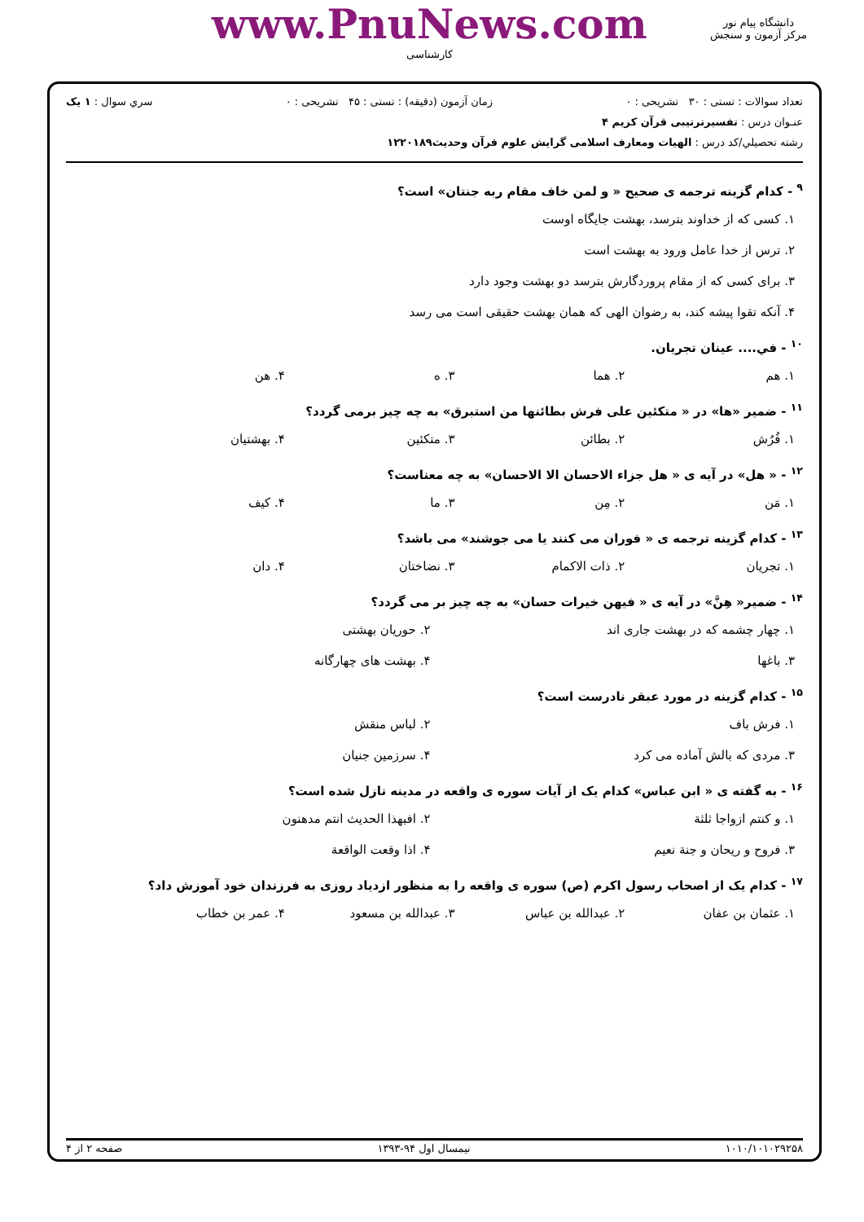دانشگاه پیام نور
مرکز آزمون و سنجش
www.PnuNews.com
کارشناسی
تعداد سوالات : تستی : ۳۰ تشریحی : ۰ زمان آزمون (دقیقه) : تستی : ۴۵ تشریحی : ۰ سري سوال : ۱ یک
عنـوان درس : تفسیرترتیبی قرآن کریم ۴
رشته تحصیلي/کد درس : الهیات ومعارف اسلامی گرایش علوم قرآن وحدیث۱۲۲۰۱۸۹
<sup>۹</sup> - کدام گزینه ترجمه ی صحیح « و لمن خاف مقام ربه جنتان» است؟
۱. کسی که از خداوند بترسد، بهشت جایگاه اوست
۲. ترس از خدا عامل ورود به بهشت است
۳. برای کسی که از مقام پروردگارش بترسد دو بهشت وجود دارد
۴. آنکه تقوا پیشه کند، به رضوان الهی که همان بهشت حقیقی است می رسد
<sup>۱۰</sup> - في.... عینان تجریان.
۱. هم ۲. هما ۳. ه ۴. هن
<sup>۱۱</sup> - ضمیر «ها» در « متکئین علی فرش بطائنها من استبرق» به چه چیز برمی گردد؟
۱. فُرُش ۲. بطائن ۳. متکئین ۴. بهشتیان
<sup>۱۲</sup> - « هل» در آیه ی « هل جزاء الاحسان الا الاحسان» به چه معناست؟
۱. مَن ۲. مِن ۳. ما ۴. کیف
<sup>۱۳</sup> - کدام گزینه ترجمه ی « فوران می کنند یا می جوشند» می باشد؟
۱. تجریان ۲. ذات الاکمام ۳. نضاختان ۴. دان
<sup>۱۴</sup> - ضمیر« هِنَّ» در آیه ی « فیهن خیرات حسان» به چه چیز بر می گردد؟
۱. چهار چشمه که در بهشت جاری اند ۲. حوریان بهشتی ۳. باغها ۴. بهشت های چهارگانه
<sup>۱۵</sup> - کدام گزینه در مورد عبقر نادرست است؟
۱. فرش باف ۲. لباس منقش ۳. مردی که بالش آماده می کرد ۴. سرزمین جنیان
<sup>۱۶</sup> - به گفته ی « ابن عباس» کدام یک از آیات سوره ی واقعه در مدینه نازل شده است؟
۱. و کنتم ازواجا ثلثة ۲. افبهذا الحدیث انتم مدهنون ۳. فروح و ریحان و جنة نعیم ۴. اذا وقعت الواقعة
<sup>۱۷</sup> - کدام یک از اصحاب رسول اکرم (ص) سوره ی واقعه را به منظور ازدیاد روزی به فرزندان خود آموزش داد؟
۱. عثمان بن عفان ۲. عبدالله بن عباس ۳. عبدالله بن مسعود ۴. عمر بن خطاب
۱۰۱۰/۱۰۱۰۲۹۲۵۸ نیمسال اول ۹۴-۱۳۹۳ صفحه ۲ از ۴